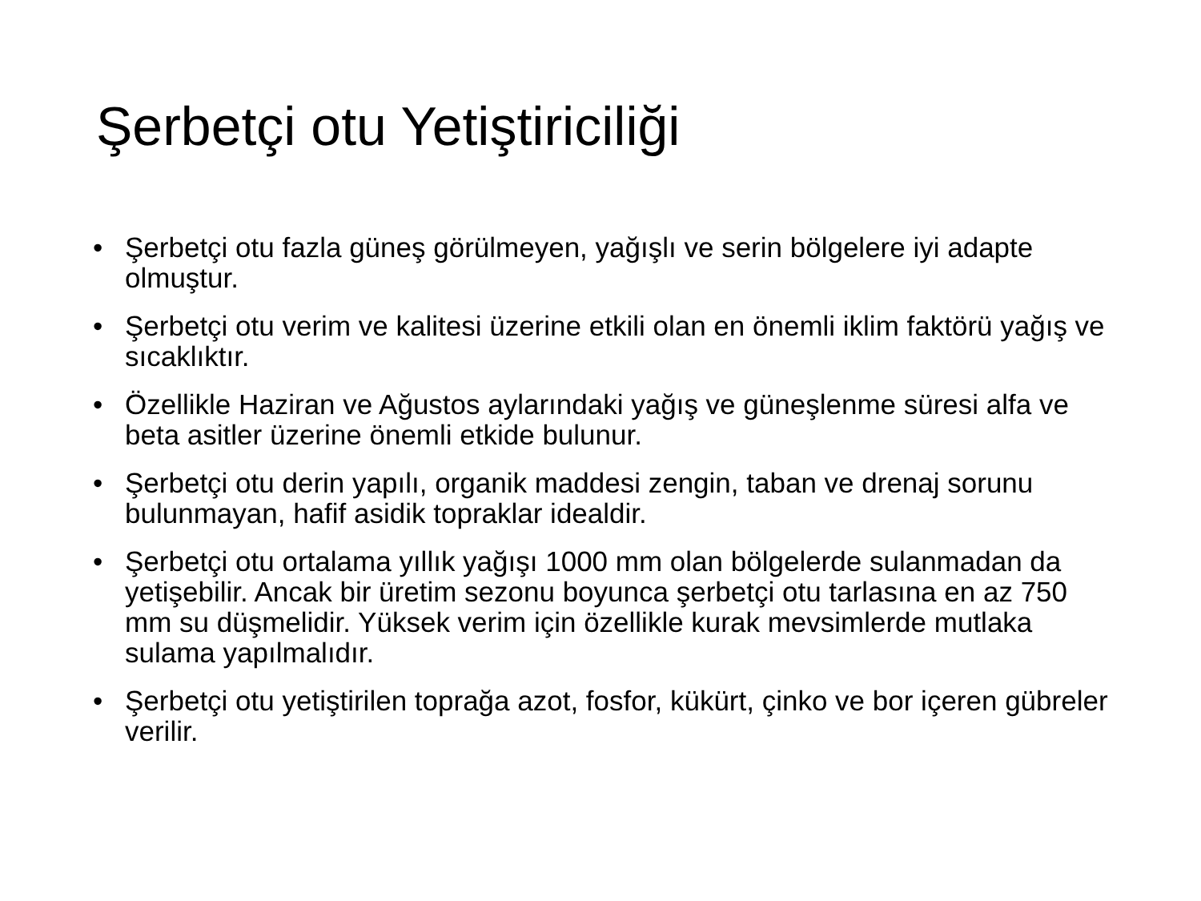Şerbetçi otu Yetiştiriciliği
• Şerbetçi otu fazla güneş görülmeyen, yağışlı ve serin bölgelere iyi adapte olmuştur.
• Şerbetçi otu verim ve kalitesi üzerine etkili olan en önemli iklim faktörü yağış ve sıcaklıktır.
• Özellikle Haziran ve Ağustos aylarındaki yağış ve güneşlenme süresi alfa ve beta asitler üzerine önemli etkide bulunur.
• Şerbetçi otu derin yapılı, organik maddesi zengin, taban ve drenaj sorunu bulunmayan, hafif asidik topraklar idealdir.
• Şerbetçi otu ortalama yıllık yağışı 1000 mm olan bölgelerde sulanmadan da yetişebilir. Ancak bir üretim sezonu boyunca şerbetçi otu tarlasına en az 750 mm su düşmelidir. Yüksek verim için özellikle kurak mevsimlerde mutlaka sulama yapılmalıdır.
• Şerbetçi otu yetiştirilen toprağa azot, fosfor, kükürt, çinko ve bor içeren gübreler verilir.